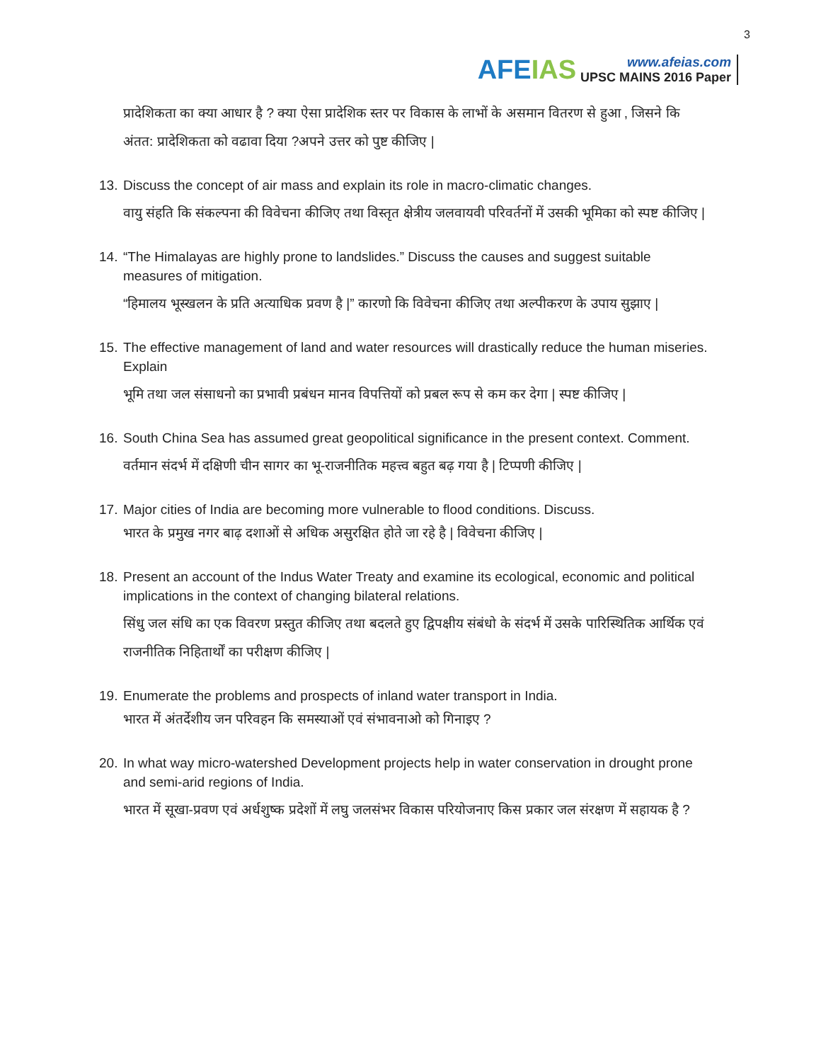AFEIAS
www.afeias.com
UPSC MAINS 2016 Paper
3
प्रादेशिकता का क्या आधार है ? क्या ऐसा प्रादेशिक स्तर पर विकास के लाभों के असमान वितरण से हुआ , जिसने कि अंतत: प्रादेशिकता को वढावा दिया ?अपने उत्तर को पुष्ट कीजिए |
13.
Discuss the concept of air mass and explain its role in macro-climatic changes.
वायु संहति कि संकल्पना की विवेचना कीजिए तथा विस्तृत क्षेत्रीय जलवायवी परिवर्तनों में उसकी भूमिका को स्पष्ट कीजिए |
14.
“The Himalayas are highly prone to landslides.” Discuss the causes and suggest suitable measures of mitigation.
“हिमालय भूस्खलन के प्रति अत्याधिक प्रवण है |” कारणो कि विवेचना कीजिए तथा अल्पीकरण के उपाय सुझाए |
15.
The effective management of land and water resources will drastically reduce the human miseries. Explain
भूमि तथा जल संसाधनो का प्रभावी प्रबंधन मानव विपत्तियों को प्रबल रूप से कम कर देगा | स्पष्ट कीजिए |
16.
South China Sea has assumed great geopolitical significance in the present context. Comment.
वर्तमान संदर्भ में दक्षिणी चीन सागर का भू-राजनीतिक महत्त्व बहुत बढ़ गया है | टिप्पणी कीजिए |
17.
Major cities of India are becoming more vulnerable to flood conditions. Discuss.
भारत के प्रमुख नगर बाढ़ दशाओं से अधिक असुरक्षित होते जा रहे है | विवेचना कीजिए |
18.
Present an account of the Indus Water Treaty and examine its ecological, economic and political implications in the context of changing bilateral relations.
सिंधु जल संधि का एक विवरण प्रस्तुत कीजिए तथा बदलते हुए द्विपक्षीय संबंधो के संदर्भ में उसके पारिस्थितिक आर्थिक एवं राजनीतिक निहितार्थों का परीक्षण कीजिए |
19.
Enumerate the problems and prospects of inland water transport in India.
भारत में अंतर्देशीय जन परिवहन कि समस्याओं एवं संभावनाओ को गिनाइए ?
20.
In what way micro-watershed Development projects help in water conservation in drought prone and semi-arid regions of India.
भारत में सूखा-प्रवण एवं अर्धशुष्क प्रदेशों में लघु जलसंभर विकास परियोजनाए किस प्रकार जल संरक्षण में सहायक है ?